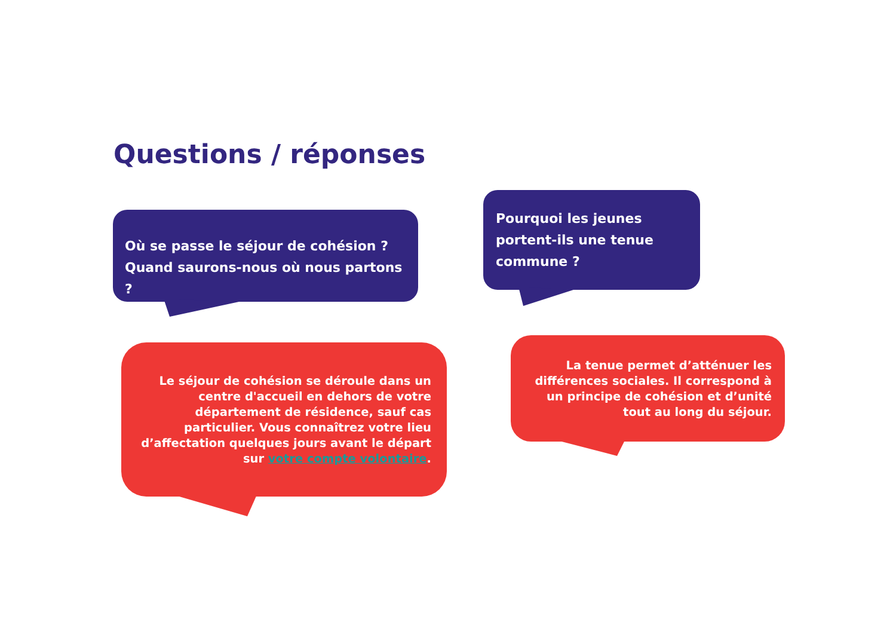Questions / réponses
Où se passe le séjour de cohésion ?
Quand saurons-nous où nous partons ?
Pourquoi les jeunes portent-ils une tenue commune ?
Le séjour de cohésion se déroule dans un centre d'accueil en dehors de votre département de résidence, sauf cas particulier. Vous connaîtrez votre lieu d’affectation quelques jours avant le départ sur votre compte volontaire.
La tenue permet d’atténuer les différences sociales. Il correspond à un principe de cohésion et d’unité tout au long du séjour.